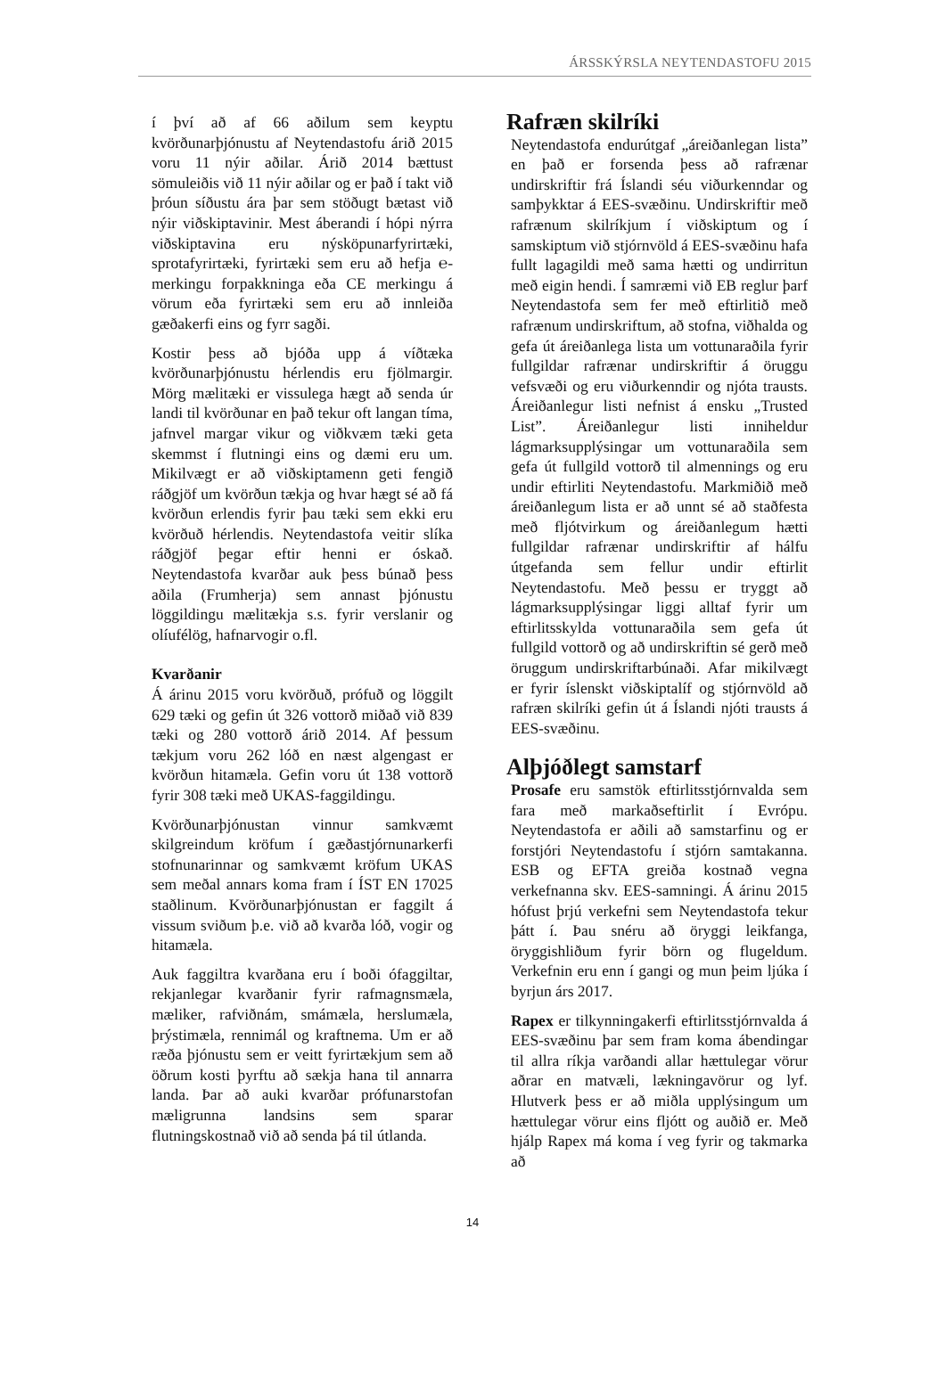ÁRSSKÝRSLA NEYTENDASTOFU 2015
í því að af 66 aðilum sem keyptu kvörðunarþjónustu af Neytendastofu árið 2015 voru 11 nýir aðilar. Árið 2014 bættust sömuleiðis við 11 nýir aðilar og er það í takt við þróun síðustu ára þar sem stöðugt bætast við nýir viðskiptavinir. Mest áberandi í hópi nýrra viðskiptavina eru nýsköpunarfyrirtæki, sprotafyrirtæki, fyrirtæki sem eru að hefja ℮-merkingu forpakkninga eða CE merkingu á vörum eða fyrirtæki sem eru að innleiða gæðakerfi eins og fyrr sagði.
Kostir þess að bjóða upp á víðtæka kvörðunarþjónustu hérlendis eru fjölmargir. Mörg mælitæki er vissulega hægt að senda úr landi til kvörðunar en það tekur oft langan tíma, jafnvel margar vikur og viðkvæm tæki geta skemmst í flutningi eins og dæmi eru um. Mikilvægt er að viðskiptamenn geti fengið ráðgjöf um kvörðun tækja og hvar hægt sé að fá kvörðun erlendis fyrir þau tæki sem ekki eru kvörðuð hérlendis. Neytendastofa veitir slíka ráðgjöf þegar eftir henni er óskað. Neytendastofa kvarðar auk þess búnað þess aðila (Frumherja) sem annast þjónustu löggildingu mælitækja s.s. fyrir verslanir og olíufélög, hafnarvogir o.fl.
Kvarðanir
Á árinu 2015 voru kvörðuð, prófuð og löggilt 629 tæki og gefin út 326 vottorð miðað við 839 tæki og 280 vottorð árið 2014. Af þessum tækjum voru 262 lóð en næst algengast er kvörðun hitamæla. Gefin voru út 138 vottorð fyrir 308 tæki með UKAS-faggildingu.
Kvörðunarþjónustan vinnur samkvæmt skilgreindum kröfum í gæðastjórnunarkerfi stofnunarinnar og samkvæmt kröfum UKAS sem meðal annars koma fram í ÍST EN 17025 staðlinum. Kvörðunarþjónustan er faggilt á vissum sviðum þ.e. við að kvarða lóð, vogir og hitamæla.
Auk faggiltra kvarðana eru í boði ófaggiltar, rekjanlegar kvarðanir fyrir rafmagnsmæla, mæliker, rafviðnám, smámæla, herslumæla, þrýstimæla, rennimál og kraftnema. Um er að ræða þjónustu sem er veitt fyrirtækjum sem að öðrum kosti þyrftu að sækja hana til annarra landa. Þar að auki kvarðar prófunarstofan mæligrunna landsins sem sparar flutningskostnað við að senda þá til útlanda.
Rafræn skilríki
Neytendastofa endurútgaf „áreiðanlegan lista” en það er forsenda þess að rafrænar undirskriftir frá Íslandi séu viðurkenndar og samþykktar á EES-svæðinu. Undirskriftir með rafrænum skilríkjum í viðskiptum og í samskiptum við stjórnvöld á EES-svæðinu hafa fullt lagagildi með sama hætti og undirritun með eigin hendi. Í samræmi við EB reglur þarf Neytendastofa sem fer með eftirlitið með rafrænum undirskriftum, að stofna, viðhalda og gefa út áreiðanlega lista um vottunaraðila fyrir fullgildar rafrænar undirskriftir á öruggu vefsvæði og eru viðurkenndir og njóta trausts. Áreiðanlegur listi nefnist á ensku „Trusted List”. Áreiðanlegur listi inniheldur lágmarksupplýsingar um vottunaraðila sem gefa út fullgild vottorð til almennings og eru undir eftirliti Neytendastofu. Markmiðið með áreiðanlegum lista er að unnt sé að staðfesta með fljótvirkum og áreiðanlegum hætti fullgildar rafrænar undirskriftir af hálfu útgefanda sem fellur undir eftirlit Neytendastofu. Með þessu er tryggt að lágmarksupplýsingar liggi alltaf fyrir um eftirlitsskylda vottunaraðila sem gefa út fullgild vottorð og að undirskriftin sé gerð með öruggum undirskriftarbúnaði. Afar mikilvægt er fyrir íslenskt viðskiptalíf og stjórnvöld að rafræn skilríki gefin út á Íslandi njóti trausts á EES-svæðinu.
Alþjóðlegt samstarf
Prosafe eru samstök eftirlitsstjórnvalda sem fara með markaðseftirlit í Evrópu. Neytendastofa er aðili að samstarfinu og er forstjóri Neytendastofu í stjórn samtakanna. ESB og EFTA greiða kostnað vegna verkefnanna skv. EES-samningi. Á árinu 2015 hófust þrjú verkefni sem Neytendastofa tekur þátt í. Þau snéru að öryggi leikfanga, öryggishliðum fyrir börn og flugeldum. Verkefnin eru enn í gangi og mun þeim ljúka í byrjun árs 2017.
Rapex er tilkynningakerfi eftirlitsstjórnvalda á EES-svæðinu þar sem fram koma ábendingar til allra ríkja varðandi allar hættulegar vörur aðrar en matvæli, lækningavörur og lyf. Hlutverk þess er að miðla upplýsingum um hættulegar vörur eins fljótt og auðið er. Með hjálp Rapex má koma í veg fyrir og takmarka að
14